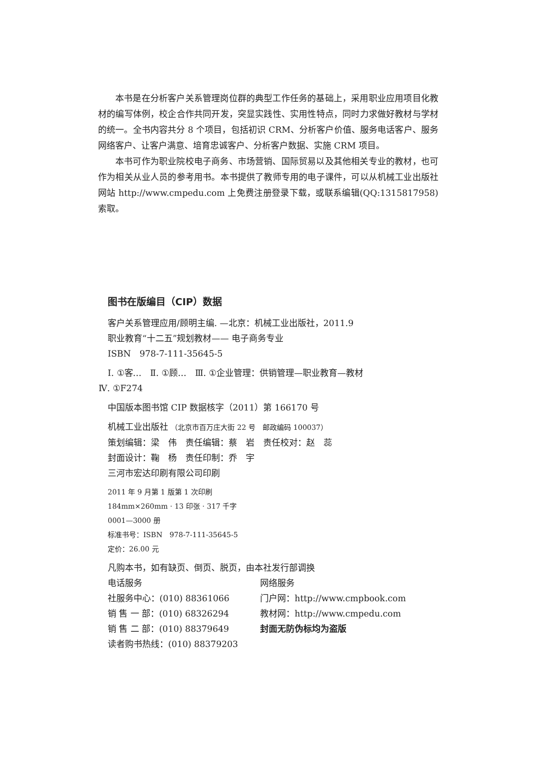本书是在分析客户关系管理岗位群的典型工作任务的基础上，采用职业应用项目化教材的编写体例，校企合作共同开发，突显实践性、实用性特点，同时力求做好教材与学材的统一。全书内容共分 8 个项目，包括初识 CRM、分析客户价值、服务电话客户、服务网络客户、让客户满意、培育忠诚客户、分析客户数据、实施 CRM 项目。
本书可作为职业院校电子商务、市场营销、国际贸易以及其他相关专业的教材，也可作为相关从业人员的参考用书。本书提供了教师专用的电子课件，可以从机械工业出版社网站 http://www.cmpedu.com 上免费注册登录下载，或联系编辑(QQ:1315817958)索取。
图书在版编目（CIP）数据
客户关系管理应用/顾明主编. —北京：机械工业出版社，2011.9
职业教育“十二五”规划教材—— 电子商务专业
ISBN　978-7-111-35645-5
Ⅰ. ①客…　Ⅱ. ①顾…　Ⅲ. ①企业管理：供销管理—职业教育—教材
Ⅳ. ①F274
中国版本图书馆 CIP 数据核字（2011）第 166170 号
机械工业出版社 （北京市百万庄大街 22 号　邮政编码 100037）
策划编辑：梁　伟　责任编辑：蔡　岩　责任校对：赵　蕊
封面设计：鞠　杨　责任印制：乔　宇
三河市宏达印刷有限公司印刷
2011 年 9 月第 1 版第 1 次印刷
184mm×260mm · 13 印张 · 317 千字
0001—3000 册
标准书号：ISBN　978-7-111-35645-5
定价：26.00 元
凡购本书，如有缺页、倒页、脱页，由本社发行部调换
电话服务
社服务中心：(010) 88361066
销 售 一 部：(010) 68326294
销 售 二 部：(010) 88379649
读者购书热线：(010) 88379203
网络服务
门户网：http://www.cmpbook.com
教材网：http://www.cmpedu.com
封面无防伪标均为盗版